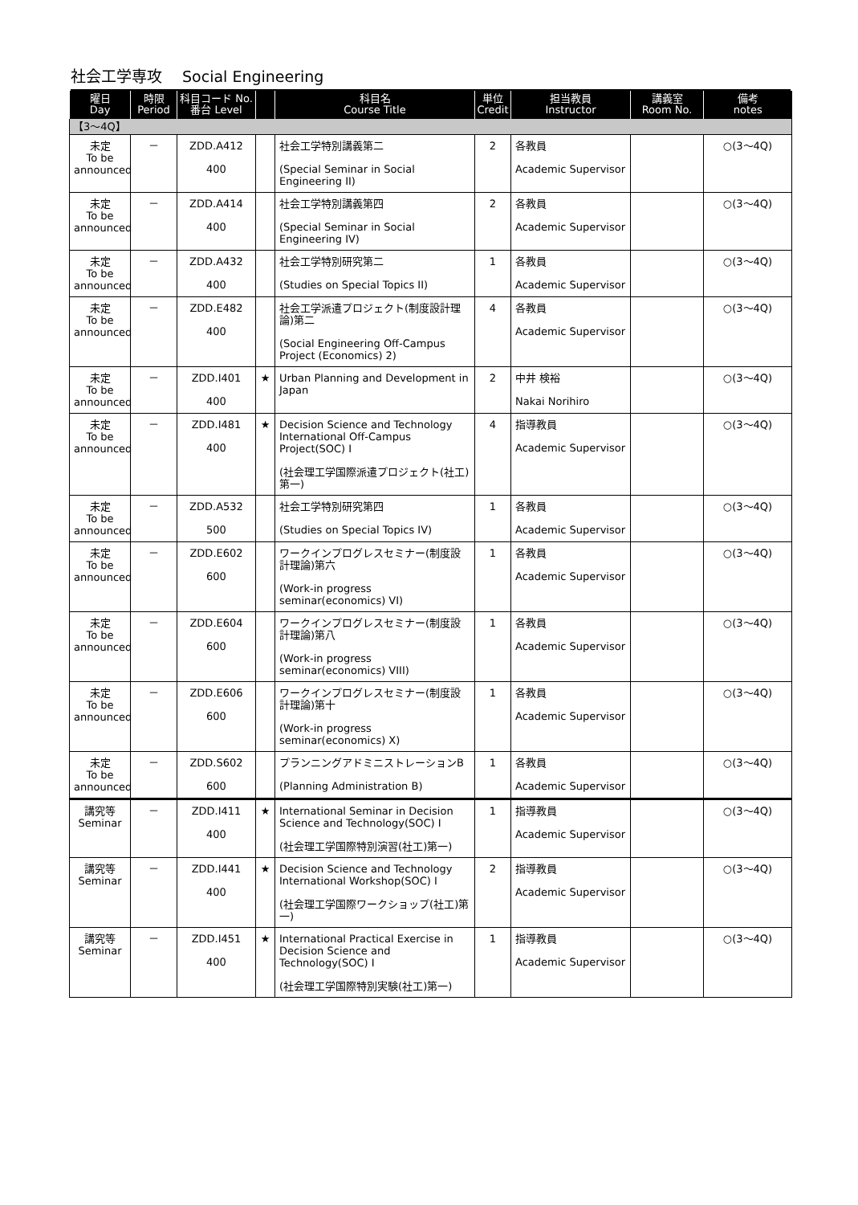社会工学専攻　 Social Engineering
| 曜日 Day | 時限 Period | 科目コード No. 番台 Level | | 科目名 Course Title | 単位 Credit | 担当教員 Instructor | 講義室 Room No. | 備考 notes |
| --- | --- | --- | --- | --- | --- | --- | --- | --- |
| 【3～4Q】 | | | | | | | | |
| 未定 To be announced | － | ZDD.A412 400 | | 社会工学特別講義第二 (Special Seminar in Social Engineering II) | 2 | 各教員 Academic Supervisor | | ○(3～4Q) |
| 未定 To be announced | － | ZDD.A414 400 | | 社会工学特別講義第四 (Special Seminar in Social Engineering IV) | 2 | 各教員 Academic Supervisor | | ○(3～4Q) |
| 未定 To be announced | － | ZDD.A432 400 | | 社会工学特別研究第二 (Studies on Special Topics II) | 1 | 各教員 Academic Supervisor | | ○(3～4Q) |
| 未定 To be announced | － | ZDD.E482 400 | | 社会工学派遣プロジェクト(制度設計理論)第二 (Social Engineering Off-Campus Project (Economics) 2) | 4 | 各教員 Academic Supervisor | | ○(3～4Q) |
| 未定 To be announced | － | ZDD.I401 400 | ★ | Urban Planning and Development in Japan | 2 | 中井 検裕 Nakai Norihiro | | ○(3～4Q) |
| 未定 To be announced | － | ZDD.I481 400 | ★ | Decision Science and Technology International Off-Campus Project(SOC) I (社会理工学国際派遣プロジェクト(社工)第一) | 4 | 指導教員 Academic Supervisor | | ○(3～4Q) |
| 未定 To be announced | － | ZDD.A532 500 | | 社会工学特別研究第四 (Studies on Special Topics IV) | 1 | 各教員 Academic Supervisor | | ○(3～4Q) |
| 未定 To be announced | － | ZDD.E602 600 | | ワークインプログレスセミナー(制度設計理論)第六 (Work-in progress seminar(economics) VI) | 1 | 各教員 Academic Supervisor | | ○(3～4Q) |
| 未定 To be announced | － | ZDD.E604 600 | | ワークインプログレスセミナー(制度設計理論)第八 (Work-in progress seminar(economics) VIII) | 1 | 各教員 Academic Supervisor | | ○(3～4Q) |
| 未定 To be announced | － | ZDD.E606 600 | | ワークインプログレスセミナー(制度設計理論)第十 (Work-in progress seminar(economics) X) | 1 | 各教員 Academic Supervisor | | ○(3～4Q) |
| 未定 To be announced | － | ZDD.S602 600 | | プランニングアドミニストレーションB (Planning Administration B) | 1 | 各教員 Academic Supervisor | | ○(3～4Q) |
| 講究等 Seminar | － | ZDD.I411 400 | ★ | International Seminar in Decision Science and Technology(SOC) I (社会理工学国際特別演習(社工)第一) | 1 | 指導教員 Academic Supervisor | | ○(3～4Q) |
| 講究等 Seminar | － | ZDD.I441 400 | ★ | Decision Science and Technology International Workshop(SOC) I (社会理工学国際ワークショップ(社工)第一) | 2 | 指導教員 Academic Supervisor | | ○(3～4Q) |
| 講究等 Seminar | － | ZDD.I451 400 | ★ | International Practical Exercise in Decision Science and Technology(SOC) I (社会理工学国際特別実験(社工)第一) | 1 | 指導教員 Academic Supervisor | | ○(3～4Q) |